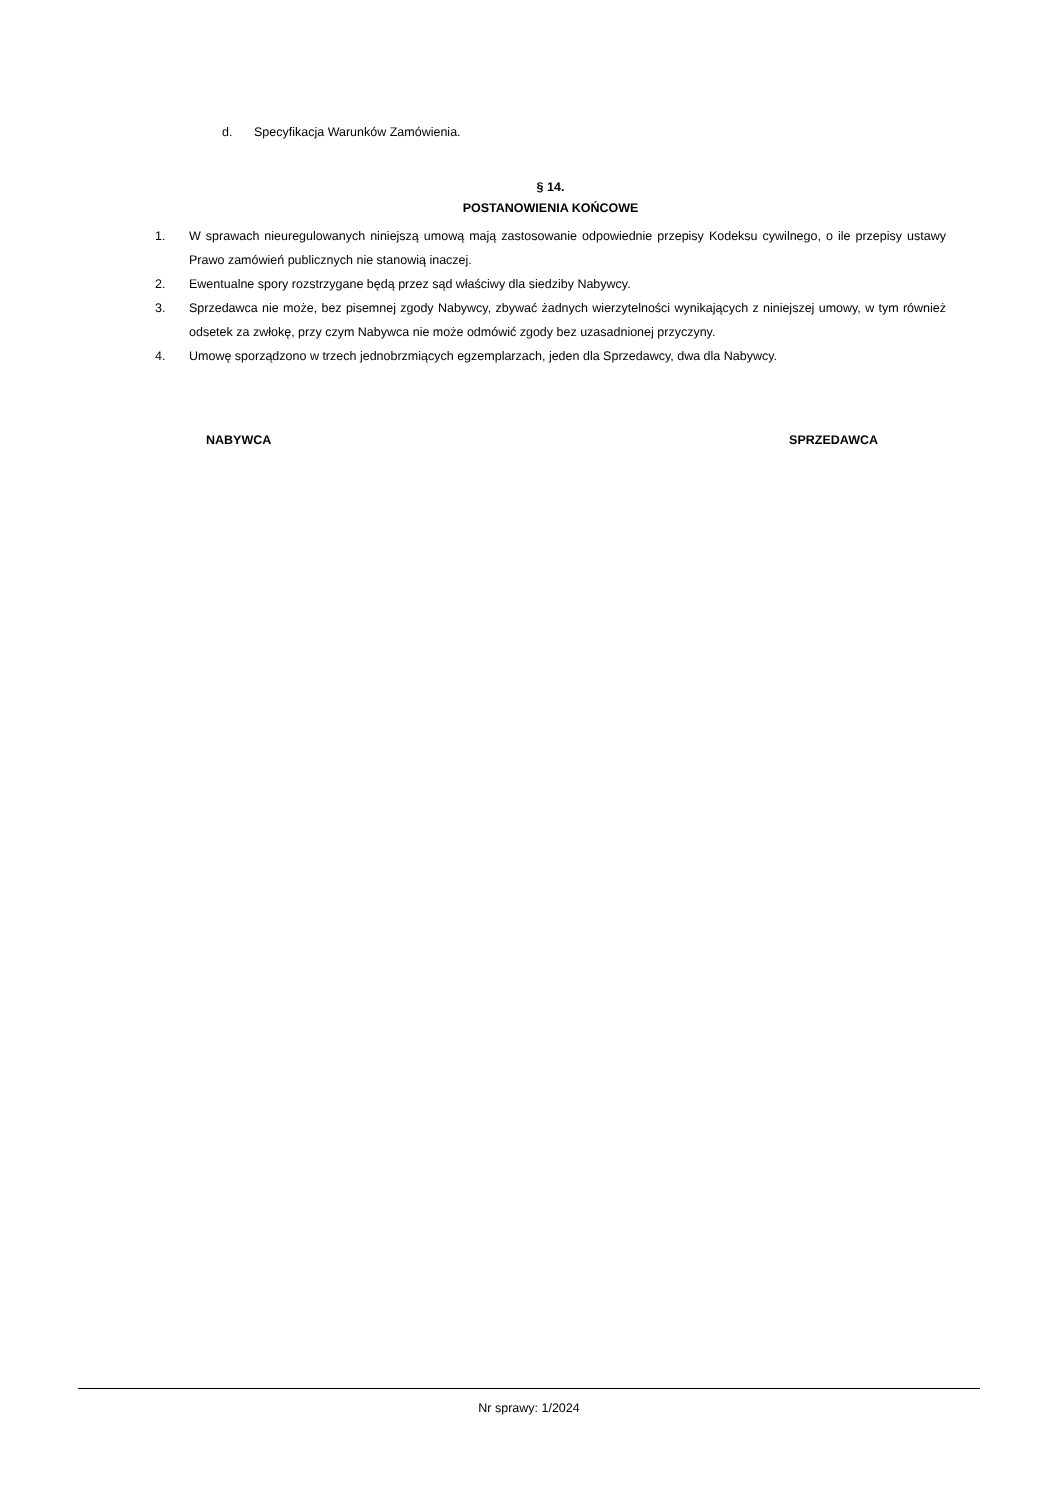d. Specyfikacja Warunków Zamówienia.
§ 14.
POSTANOWIENIA KOŃCOWE
1. W sprawach nieuregulowanych niniejszą umową mają zastosowanie odpowiednie przepisy Kodeksu cywilnego, o ile przepisy ustawy Prawo zamówień publicznych nie stanowią inaczej.
2. Ewentualne spory rozstrzygane będą przez sąd właściwy dla siedziby Nabywcy.
3. Sprzedawca nie może, bez pisemnej zgody Nabywcy, zbywać żadnych wierzytelności wynikających z niniejszej umowy, w tym również odsetek za zwłokę, przy czym Nabywca nie może odmówić zgody bez uzasadnionej przyczyny.
4. Umowę sporządzono w trzech jednobrzmiących egzemplarzach, jeden dla Sprzedawcy, dwa dla Nabywcy.
NABYWCA SPRZEDAWCA
Nr sprawy: 1/2024